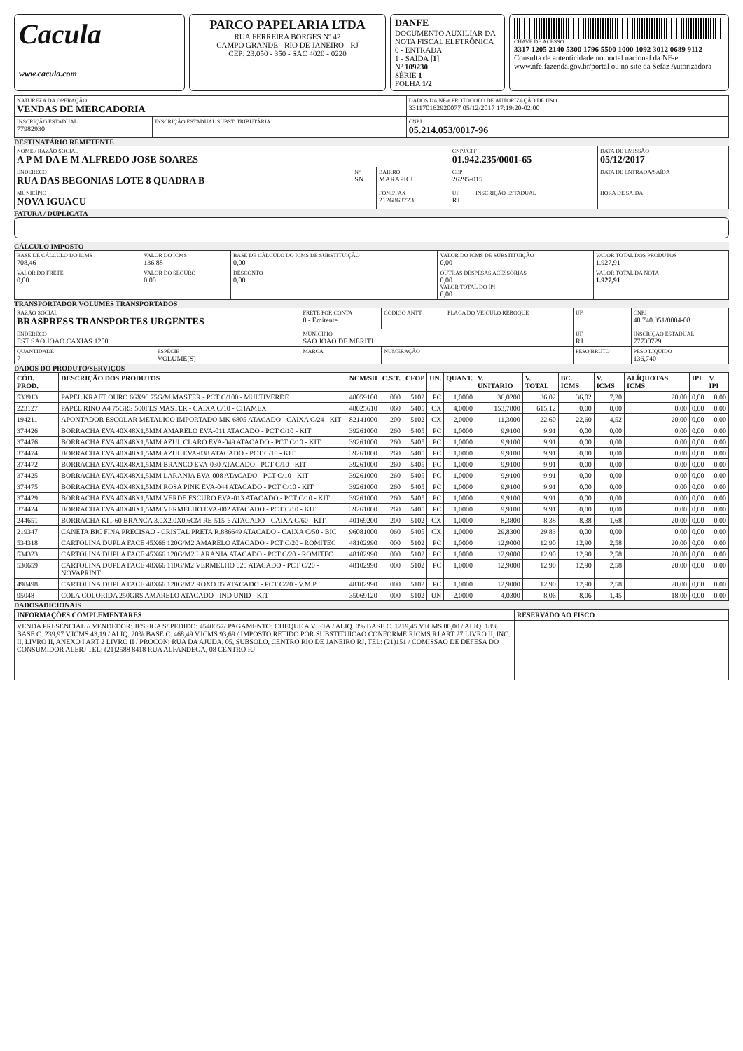Cacula
www.cacula.com
PARCO PAPELARIA LTDA
RUA FERREIRA BORGES Nº 42
CAMPO GRANDE - RIO DE JANEIRO - RJ
CEP: 23.050 - 350 - SAC 4020 - 0220
DANFE
DOCUMENTO AUXILIAR DA NOTA FISCAL ELETRÔNICA
0 - ENTRADA
1 - SAÍDA [1]
Nº 109230
SÉRIE 1
FOLHA 1/2
CHAVE DE ACESSO
3317 1205 2140 5300 1796 5500 1000 1092 3012 0689 9112
Consulta de autenticidade no portal nacional da NF-e www.nfe.fazenda.gov.br/portal ou no site da Sefaz Autorizadora
| NATUREZA DA OPERAÇÃO VENDAS DE MERCADORIA | | DADOS DA NF-e PROTOCOLO DE AUTORIZAÇÃO DE USO 331170162920077 05/12/2017 17:19:20-02:00 |
| INSCRIÇÃO ESTADUAL 77982930 | INSCRIÇÃO ESTADUAL SUBST. TRIBUTÁRIA | CNPJ 05.214.053/0017-96 |
DESTINATÁRIO REMETENTE
| NOME / RAZÃO SOCIAL A P M DA E M ALFREDO JOSE SOARES | | | CNPJ/CPF 01.942.235/0001-65 | | DATA DE EMISSÃO 05/12/2017 |
| ENDEREÇO RUA DAS BEGONIAS LOTE 8 QUADRA B | Nº SN | BAIRRO MARAPICU | CEP 26295-015 | | DATA DE ENTRADA/SAÍDA |
| MUNICÍPIO NOVA IGUACU | | FONE/FAX 2126863723 | UF RJ | INSCRIÇÃO ESTADUAL | HORA DE SAÍDA |
FATURA / DUPLICATA
CÁLCULO IMPOSTO
| BASE DE CÁLCULO DO ICMS 708,46 | VALOR DO ICMS 136,88 | BASE DE CÁLCULO DO ICMS DE SUBSTITUIÇÃO 0,00 | VALOR DO ICMS DE SUBSTITUIÇÃO 0,00 | VALOR TOTAL DOS PRODUTOS 1.927,91 |
| VALOR DO FRETE 0,00 | VALOR DO SEGURO 0,00 | DESCONTO 0,00 | OUTRAS DESPESAS ACESSÓRIAS 0,00 VALOR TOTAL DO IPI 0,00 | VALOR TOTAL DA NOTA 1.927,91 |
TRANSPORTADOR VOLUMES TRANSPORTADOS
| RAZÃO SOCIAL BRASPRESS TRANSPORTES URGENTES | | FRETE POR CONTA 0 - Emitente | CÓDIGO ANTT | PLACA DO VEÍCULO REBOQUE | UF | CNPJ 48.740.351/0004-08 |
| ENDEREÇO EST SAO JOAO CAXIAS 1200 | | MUNICÍPIO SAO JOAO DE MERITI | | | UF RJ | INSCRIÇÃO ESTADUAL 77730729 |
| QUANTIDADE 7 | ESPÉCIE VOLUME(S) | MARCA | NUMERAÇÃO | | PESO BRUTO | PESO LÍQUIDO 136,740 |
DADOS DO PRODUTO/SERVIÇOS
| CÓD. PROD. | DESCRIÇÃO DOS PRODUTOS | NCM/SH | C.S.T. | CFOP | UN. | QUANT. | V. UNITARIO | V. TOTAL | BC. ICMS | V. ICMS | ALÍQUOTAS ICMS | IPI | V. IPI |
| --- | --- | --- | --- | --- | --- | --- | --- | --- | --- | --- | --- | --- | --- |
| 533913 | PAPEL KRAFT OURO 66X96 75G/M MASTER - PCT C/100 - MULTIVERDE | 48059100 | 000 | 5102 | PC | 1,0000 | 36,0200 | 36,02 | 36,02 | 7,20 | 20,00 | 0,00 | 0,00 |
| 223127 | PAPEL RINO A4 75GRS 500FLS MASTER - CAIXA C/10 - CHAMEX | 48025610 | 060 | 5405 | CX | 4,0000 | 153,7800 | 615,12 | 0,00 | 0,00 | 0,00 | 0,00 | 0,00 |
| 194211 | APONTADOR ESCOLAR METALICO IMPORTADO MK-6805 ATACADO - CAIXA C/24 - KIT | 82141000 | 200 | 5102 | CX | 2,0000 | 11,3000 | 22,60 | 22,60 | 4,52 | 20,00 | 0,00 | 0,00 |
| 374426 | BORRACHA EVA 40X48X1,5MM AMARELO EVA-011 ATACADO - PCT C/10 - KIT | 39261000 | 260 | 5405 | PC | 1,0000 | 9,9100 | 9,91 | 0,00 | 0,00 | 0,00 | 0,00 | 0,00 |
| 374476 | BORRACHA EVA 40X48X1,5MM AZUL CLARO EVA-049 ATACADO - PCT C/10 - KIT | 39261000 | 260 | 5405 | PC | 1,0000 | 9,9100 | 9,91 | 0,00 | 0,00 | 0,00 | 0,00 | 0,00 |
| 374474 | BORRACHA EVA 40X48X1,5MM AZUL EVA-038 ATACADO - PCT C/10 - KIT | 39261000 | 260 | 5405 | PC | 1,0000 | 9,9100 | 9,91 | 0,00 | 0,00 | 0,00 | 0,00 | 0,00 |
| 374472 | BORRACHA EVA 40X48X1,5MM BRANCO EVA-030 ATACADO - PCT C/10 - KIT | 39261000 | 260 | 5405 | PC | 1,0000 | 9,9100 | 9,91 | 0,00 | 0,00 | 0,00 | 0,00 | 0,00 |
| 374425 | BORRACHA EVA 40X48X1,5MM LARANJA EVA-008 ATACADO - PCT C/10 - KIT | 39261000 | 260 | 5405 | PC | 1,0000 | 9,9100 | 9,91 | 0,00 | 0,00 | 0,00 | 0,00 | 0,00 |
| 374475 | BORRACHA EVA 40X48X1,5MM ROSA PINK EVA-044 ATACADO - PCT C/10 - KIT | 39261000 | 260 | 5405 | PC | 1,0000 | 9,9100 | 9,91 | 0,00 | 0,00 | 0,00 | 0,00 | 0,00 |
| 374429 | BORRACHA EVA 40X48X1,5MM VERDE ESCURO EVA-013 ATACADO - PCT C/10 - KIT | 39261000 | 260 | 5405 | PC | 1,0000 | 9,9100 | 9,91 | 0,00 | 0,00 | 0,00 | 0,00 | 0,00 |
| 374424 | BORRACHA EVA 40X48X1,5MM VERMELHO EVA-002 ATACADO - PCT C/10 - KIT | 39261000 | 260 | 5405 | PC | 1,0000 | 9,9100 | 9,91 | 0,00 | 0,00 | 0,00 | 0,00 | 0,00 |
| 244651 | BORRACHA KIT 60 BRANCA 3,0X2,0X0,6CM RE-515-6 ATACADO - CAIXA C/60 - KIT | 40169200 | 200 | 5102 | CX | 1,0000 | 8,3800 | 8,38 | 8,38 | 1,68 | 20,00 | 0,00 | 0,00 |
| 219347 | CANETA BIC FINA PRECISAO - CRISTAL PRETA R.886649 ATACADO - CAIXA C/50 - BIC | 96081000 | 060 | 5405 | CX | 1,0000 | 29,8300 | 29,83 | 0,00 | 0,00 | 0,00 | 0,00 | 0,00 |
| 534318 | CARTOLINA DUPLA FACE 45X66 120G/M2 AMARELO ATACADO - PCT C/20 - ROMITEC | 48102990 | 000 | 5102 | PC | 1,0000 | 12,9000 | 12,90 | 12,90 | 2,58 | 20,00 | 0,00 | 0,00 |
| 534323 | CARTOLINA DUPLA FACE 45X66 120G/M2 LARANJA ATACADO - PCT C/20 - ROMITEC | 48102990 | 000 | 5102 | PC | 1,0000 | 12,9000 | 12,90 | 12,90 | 2,58 | 20,00 | 0,00 | 0,00 |
| 530659 | CARTOLINA DUPLA FACE 48X66 110G/M2 VERMELHO 020 ATACADO - PCT C/20 - NOVAPRINT | 48102990 | 000 | 5102 | PC | 1,0000 | 12,9000 | 12,90 | 12,90 | 2,58 | 20,00 | 0,00 | 0,00 |
| 498498 | CARTOLINA DUPLA FACE 48X66 120G/M2 ROXO 05 ATACADO - PCT C/20 - V.M.P | 48102990 | 000 | 5102 | PC | 1,0000 | 12,9000 | 12,90 | 12,90 | 2,58 | 20,00 | 0,00 | 0,00 |
| 95048 | COLA COLORIDA 250GRS AMARELO ATACADO - IND UNID - KIT | 35069120 | 000 | 5102 | UN | 2,0000 | 4,0300 | 8,06 | 8,06 | 1,45 | 18,00 | 0,00 | 0,00 |
DADOSADICIONAIS
| INFORMAÇÕES COMPLEMENTARES | RESERVADO AO FISCO |
| --- | --- |
| VENDA PRESENCIAL // VENDEDOR: JESSICA S/ PEDIDO: 4540057/ PAGAMENTO: CHEQUE A VISTA / ALIQ. 0% BASE C. 1219,45 V.ICMS 00,00 / ALIQ. 18% BASE C. 239,97 V.ICMS 43,19 / ALIQ. 20% BASE C. 468,49 V.ICMS 93,69 / IMPOSTO RETIDO POR SUBSTITUICAO CONFORME RICMS RJ ART 27 LIVRO II, INC. II, LIVRO II, ANEXO I ART 2 LIVRO II / PROCON: RUA DA AJUDA, 05, SUBSOLO, CENTRO RIO DE JANEIRO RJ, TEL: (21)151 / COMISSAO DE DEFESA DO CONSUMIDOR ALERJ TEL: (21)2588 8418 RUA ALFANDEGA, 08 CENTRO RJ | |